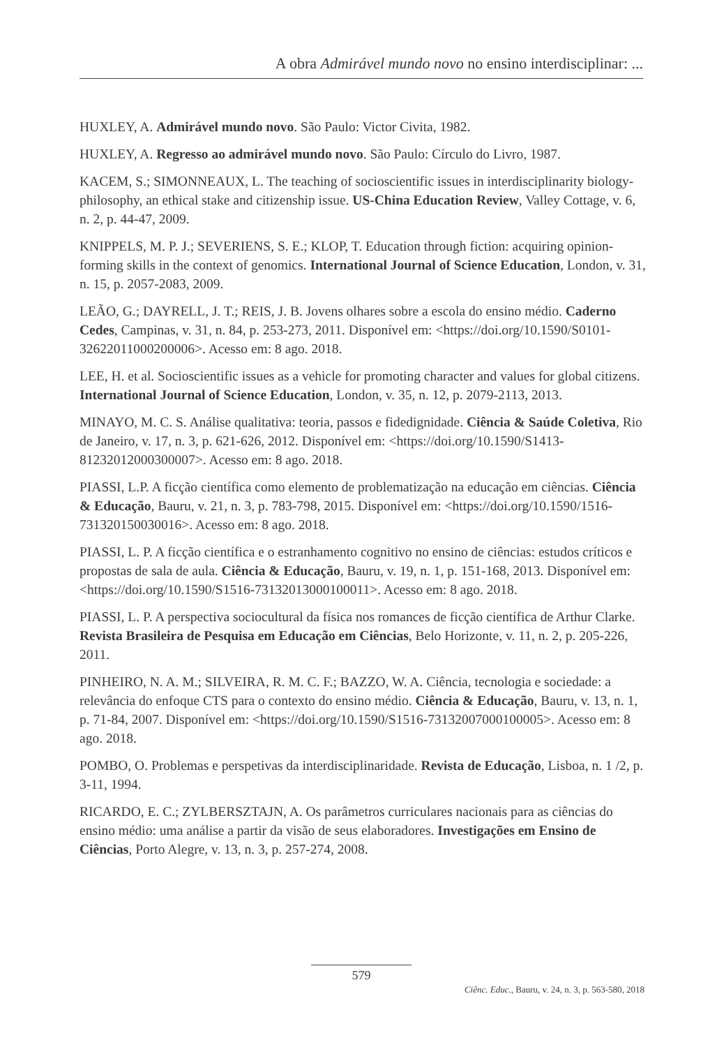A obra Admirável mundo novo no ensino interdisciplinar: ...
HUXLEY, A. Admirável mundo novo. São Paulo: Victor Civita, 1982.
HUXLEY, A. Regresso ao admirável mundo novo. São Paulo: Círculo do Livro, 1987.
KACEM, S.; SIMONNEAUX, L. The teaching of socioscientific issues in interdisciplinarity biology-philosophy, an ethical stake and citizenship issue. US-China Education Review, Valley Cottage, v. 6, n. 2, p. 44-47, 2009.
KNIPPELS, M. P. J.; SEVERIENS, S. E.; KLOP, T. Education through fiction: acquiring opinion-forming skills in the context of genomics. International Journal of Science Education, London, v. 31, n. 15, p. 2057-2083, 2009.
LEÃO, G.; DAYRELL, J. T.; REIS, J. B. Jovens olhares sobre a escola do ensino médio. Caderno Cedes, Campinas, v. 31, n. 84, p. 253-273, 2011. Disponível em: <https://doi.org/10.1590/S0101-32622011000200006>. Acesso em: 8 ago. 2018.
LEE, H. et al. Socioscientific issues as a vehicle for promoting character and values for global citizens. International Journal of Science Education, London, v. 35, n. 12, p. 2079-2113, 2013.
MINAYO, M. C. S. Análise qualitativa: teoria, passos e fidedignidade. Ciência & Saúde Coletiva, Rio de Janeiro, v. 17, n. 3, p. 621-626, 2012. Disponível em: <https://doi.org/10.1590/S1413-81232012000300007>. Acesso em: 8 ago. 2018.
PIASSI, L.P. A ficção científica como elemento de problematização na educação em ciências. Ciência & Educação, Bauru, v. 21, n. 3, p. 783-798, 2015. Disponível em: <https://doi.org/10.1590/1516-731320150030016>. Acesso em: 8 ago. 2018.
PIASSI, L. P. A ficção científica e o estranhamento cognitivo no ensino de ciências: estudos críticos e propostas de sala de aula. Ciência & Educação, Bauru, v. 19, n. 1, p. 151-168, 2013. Disponível em: <https://doi.org/10.1590/S1516-73132013000100011>. Acesso em: 8 ago. 2018.
PIASSI, L. P. A perspectiva sociocultural da física nos romances de ficção científica de Arthur Clarke. Revista Brasileira de Pesquisa em Educação em Ciências, Belo Horizonte, v. 11, n. 2, p. 205-226, 2011.
PINHEIRO, N. A. M.; SILVEIRA, R. M. C. F.; BAZZO, W. A. Ciência, tecnologia e sociedade: a relevância do enfoque CTS para o contexto do ensino médio. Ciência & Educação, Bauru, v. 13, n. 1, p. 71-84, 2007. Disponível em: <https://doi.org/10.1590/S1516-73132007000100005>. Acesso em: 8 ago. 2018.
POMBO, O. Problemas e perspetivas da interdisciplinaridade. Revista de Educação, Lisboa, n. 1 /2, p. 3-11, 1994.
RICARDO, E. C.; ZYLBERSZTAJN, A. Os parâmetros curriculares nacionais para as ciências do ensino médio: uma análise a partir da visão de seus elaboradores. Investigações em Ensino de Ciências, Porto Alegre, v. 13, n. 3, p. 257-274, 2008.
579
Ciênc. Educ., Bauru, v. 24, n. 3, p. 563-580, 2018